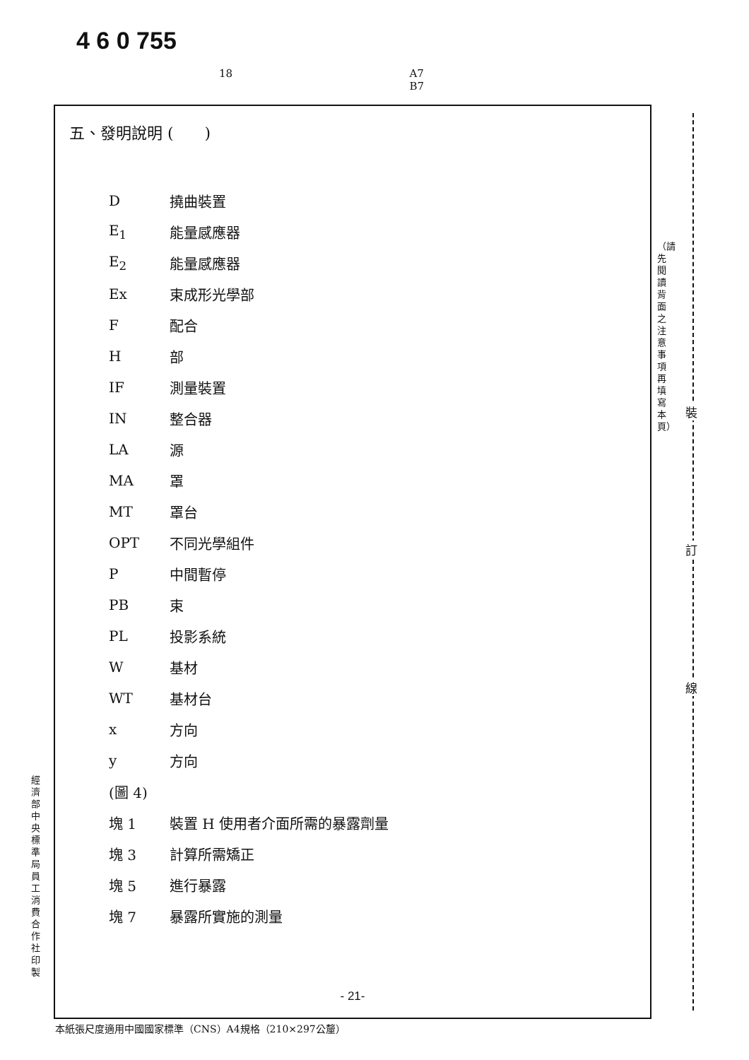4 6 0 755
18 A7
B7
五、發明說明 (　　)
| D | 撓曲裝置 |
| E<sub>1</sub> | 能量感應器 |
| E<sub>2</sub> | 能量感應器 |
| Ex | 束成形光學部 |
| F | 配合 |
| H | 部 |
| IF | 測量裝置 |
| IN | 整合器 |
| LA | 源 |
| MA | 罩 |
| MT | 罩台 |
| OPT | 不同光學組件 |
| P | 中間暫停 |
| PB | 束 |
| PL | 投影系統 |
| W | 基材 |
| WT | 基材台 |
| x | 方向 |
| y | 方向 |
| (圖 4) | |
| 塊 1 | 裝置 H 使用者介面所需的暴露劑量 |
| 塊 3 | 計算所需矯正 |
| 塊 5 | 進行暴露 |
| 塊 7 | 暴露所實施的測量 |
- 21-
本紙張尺度適用中國國家標準（CNS）A4規格（210×297公釐）
（請先閱讀背面之注意事項再填寫本頁）
經濟部中央標準局員工消費合作社印製
裝
訂
線